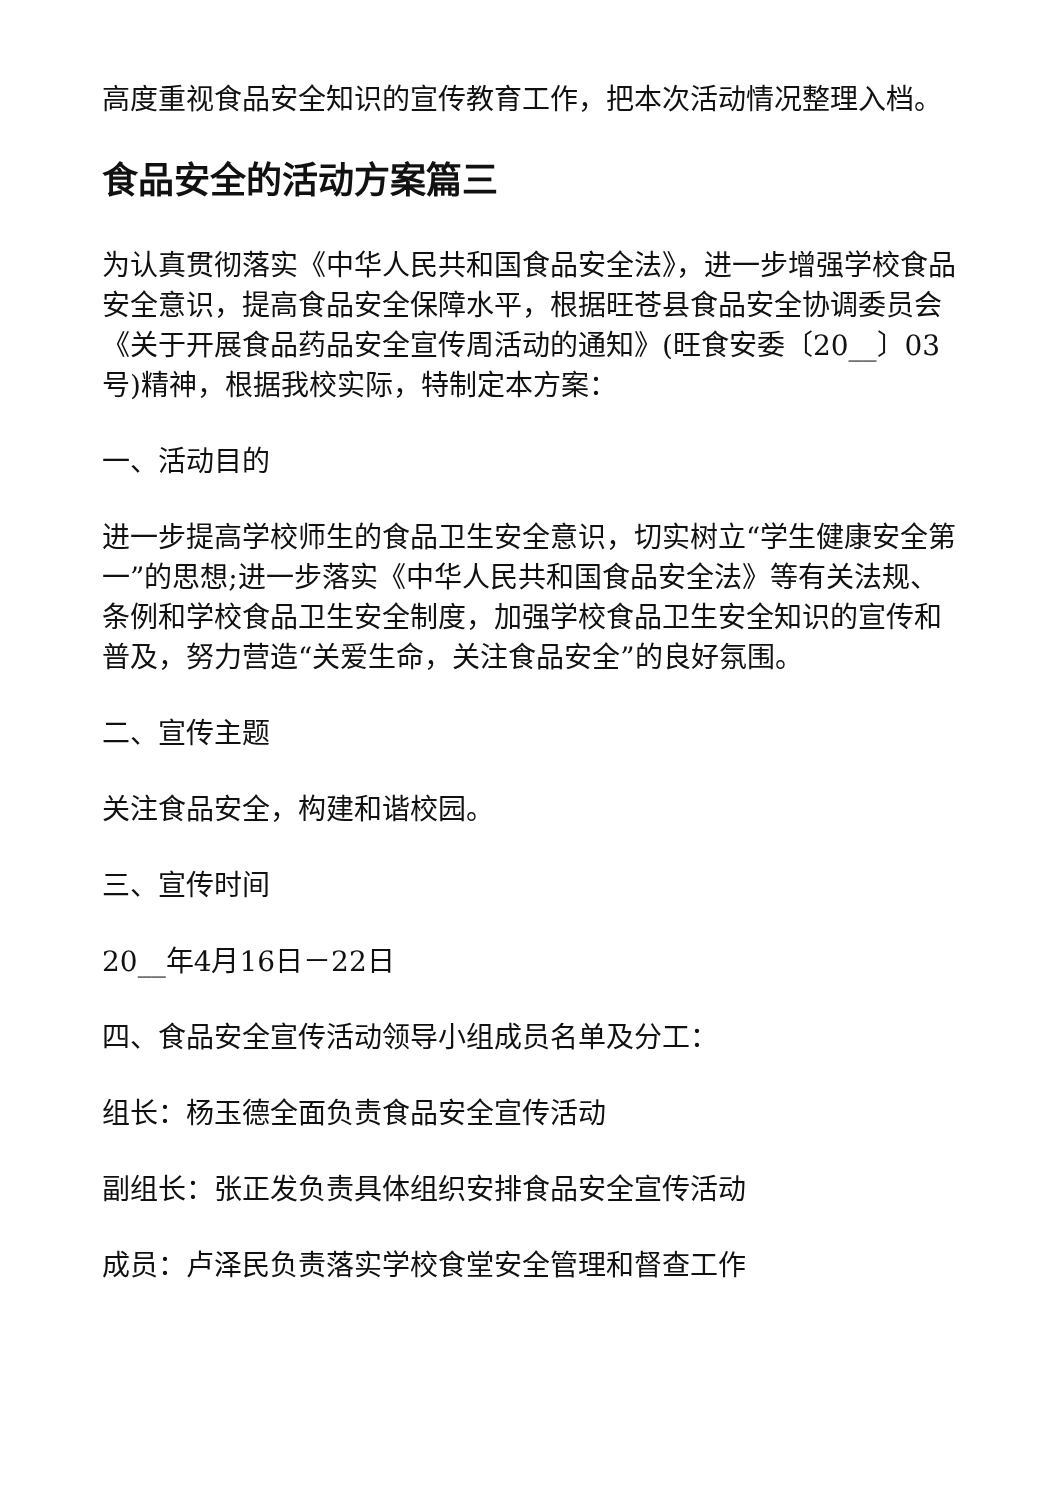高度重视食品安全知识的宣传教育工作，把本次活动情况整理入档。
食品安全的活动方案篇三
为认真贯彻落实《中华人民共和国食品安全法》，进一步增强学校食品安全意识，提高食品安全保障水平，根据旺苍县食品安全协调委员会《关于开展食品药品安全宣传周活动的通知》(旺食安委〔20__〕03号)精神，根据我校实际，特制定本方案：
一、活动目的
进一步提高学校师生的食品卫生安全意识，切实树立“学生健康安全第一”的思想;进一步落实《中华人民共和国食品安全法》等有关法规、条例和学校食品卫生安全制度，加强学校食品卫生安全知识的宣传和普及，努力营造“关爱生命，关注食品安全”的良好氛围。
二、宣传主题
关注食品安全，构建和谐校园。
三、宣传时间
20__年4月16日－22日
四、食品安全宣传活动领导小组成员名单及分工：
组长：杨玉德全面负责食品安全宣传活动
副组长：张正发负责具体组织安排食品安全宣传活动
成员：卢泽民负责落实学校食堂安全管理和督查工作